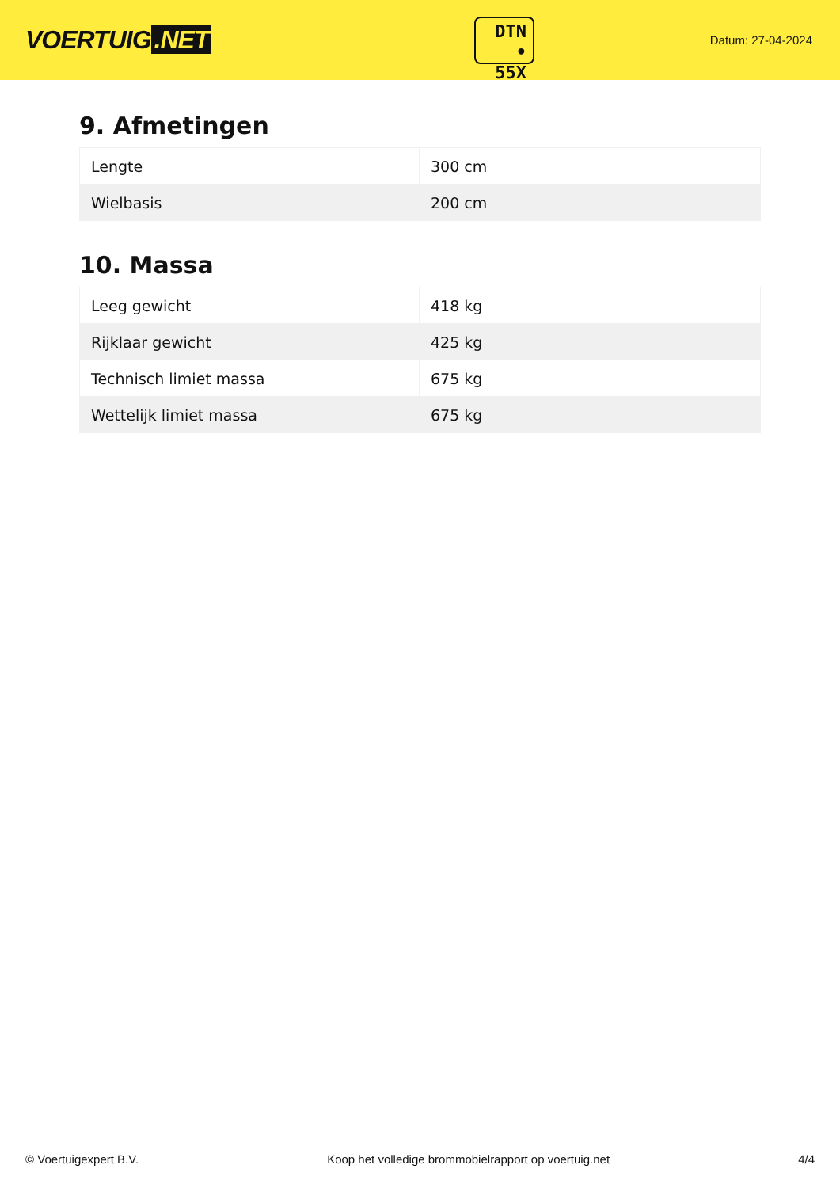VOERTUIG.NET
DTN
• 55X
Datum: 27-04-2024
9. Afmetingen
| Lengte | 300 cm |
| Wielbasis | 200 cm |
10. Massa
| Leeg gewicht | 418 kg |
| Rijklaar gewicht | 425 kg |
| Technisch limiet massa | 675 kg |
| Wettelijk limiet massa | 675 kg |
© Voertuigexpert B.V. Koop het volledige brommobielrapport op voertuig.net 4/4